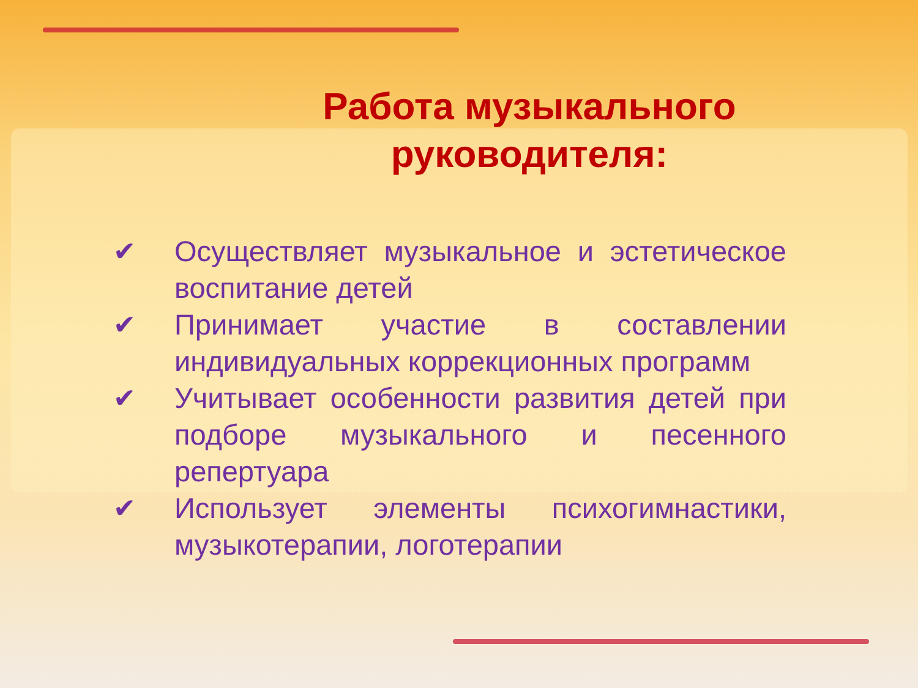Работа музыкального
руководителя:
✔ Осуществляет музыкальное и эстетическое воспитание детей
✔ Принимает участие в составлении индивидуальных коррекционных программ
✔ Учитывает особенности развития детей при подборе музыкального и песенного репертуара
✔ Использует элементы психогимнастики, музыкотерапии, логотерапии